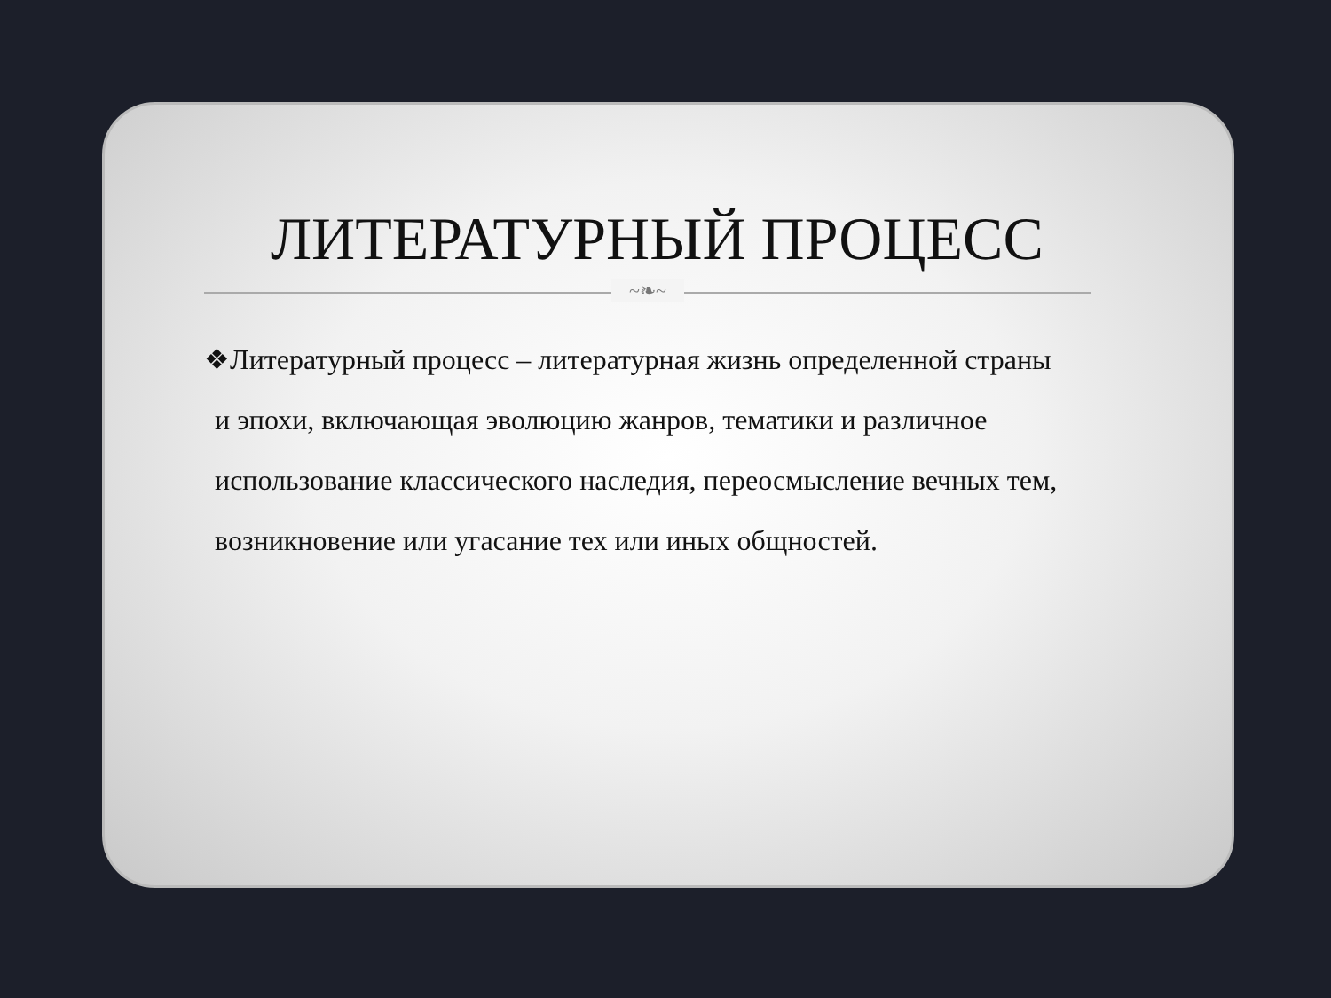ЛИТЕРАТУРНЫЙ ПРОЦЕСС
~❧~
❖Литературный процесс – литературная жизнь определенной страны и эпохи, включающая эволюцию жанров, тематики и различное использование классического наследия, переосмысление вечных тем, возникновение или угасание тех или иных общностей.